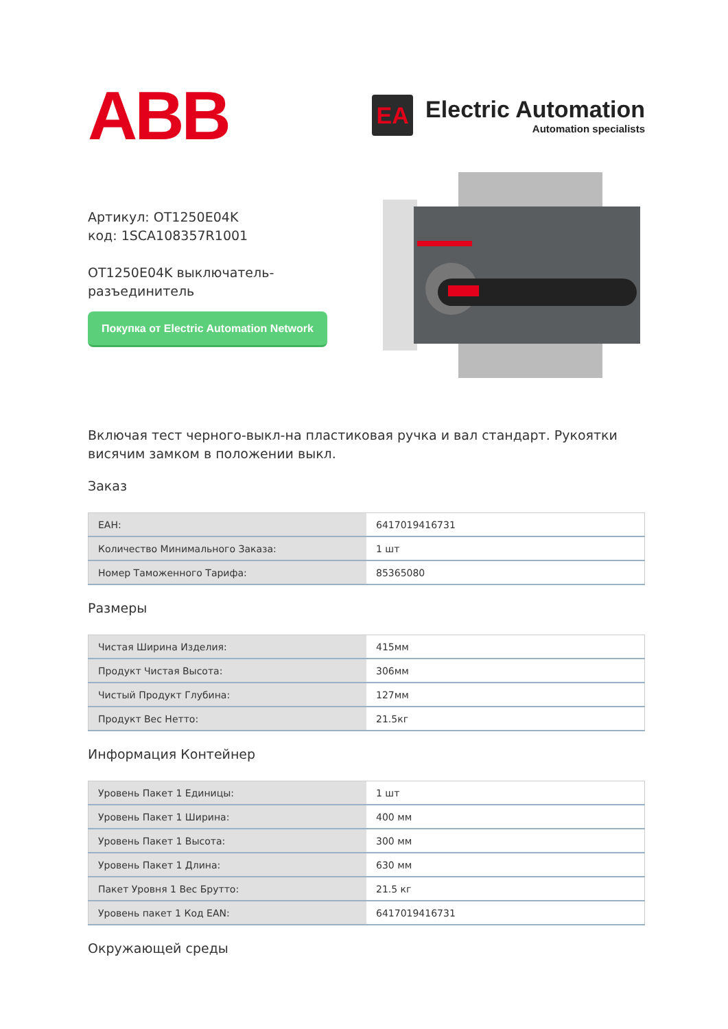ABB
EA
Electric Automation
Automation specialists
Артикул: OT1250E04K
код: 1SCA108357R1001
OT1250E04K выключатель-разъединитель
Покупка от Electric Automation Network
Включая тест черного-выкл-на пластиковая ручка и вал стандарт. Рукоятки висячим замком в положении выкл.
Заказ
| EAH: | 6417019416731 |
| Количество Минимального Заказа: | 1 шт |
| Номер Таможенного Тарифа: | 85365080 |
Размеры
| Чистая Ширина Изделия: | 415мм |
| Продукт Чистая Высота: | 306мм |
| Чистый Продукт Глубина: | 127мм |
| Продукт Вес Нетто: | 21.5кг |
Информация Контейнер
| Уровень Пакет 1 Единицы: | 1 шт |
| Уровень Пакет 1 Ширина: | 400 мм |
| Уровень Пакет 1 Высота: | 300 мм |
| Уровень Пакет 1 Длина: | 630 мм |
| Пакет Уровня 1 Вес Брутто: | 21.5 кг |
| Уровень пакет 1 Код EAN: | 6417019416731 |
Окружающей среды